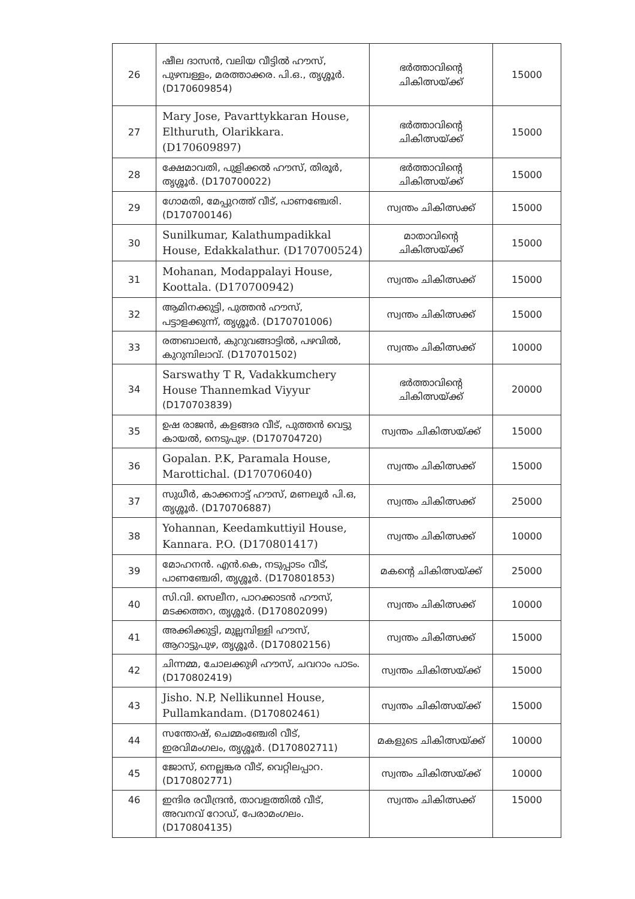| 26 | ഷീല ദാസൻ, വലിയ വീട്ടിൽ ഹൗസ്, പുഴമ്പള്ളം, മരത്താക്കര. പി.ഒ., തൃശ്ശൂർ. (D170609854) | ഭർത്താവിന്റെ ചികിത്സയ്ക്ക് | 15000 |
| 27 | Mary Jose, Pavarttykkaran House, Elthuruth, Olarikkara. (D170609897) | ഭർത്താവിന്റെ ചികിത്സയ്ക്ക് | 15000 |
| 28 | ക്ഷേമാവതി, പുളിക്കൽ ഹൗസ്, തിരൂർ, തൃശ്ശൂർ. (D170700022) | ഭർത്താവിന്റെ ചികിത്സയ്ക്ക് | 15000 |
| 29 | ഗോമതി, മേപ്പുറത്ത് വീട്, പാണഞ്ചേരി. (D170700146) | സ്വന്തം ചികിത്സക്ക് | 15000 |
| 30 | Sunilkumar, Kalathumpadikkal House, Edakkalathur. (D170700524) | മാതാവിന്റെ ചികിത്സയ്ക്ക് | 15000 |
| 31 | Mohanan, Modappalayi House, Koottala. (D170700942) | സ്വന്തം ചികിത്സക്ക് | 15000 |
| 32 | ആമിനക്കുട്ടി, പുത്തൻ ഹൗസ്, പട്ടാളക്കുന്ന്, തൃശ്ശൂർ. (D170701006) | സ്വന്തം ചികിത്സക്ക് | 15000 |
| 33 | രത്നബാലൻ, കുറുവങ്ങാട്ടിൽ, പഴവിൽ, കുറുമ്പിലാവ്. (D170701502) | സ്വന്തം ചികിത്സക്ക് | 10000 |
| 34 | Sarswathy T R, Vadakkumchery House Thannemkad Viyyur (D170703839) | ഭർത്താവിന്റെ ചികിത്സയ്ക്ക് | 20000 |
| 35 | ഉഷ രാജൻ, കളങ്ങര വീട്, പുത്തൻ വെട്ടു കായൽ, നെടുപുഴ. (D170704720) | സ്വന്തം ചികിത്സയ്ക്ക് | 15000 |
| 36 | Gopalan. P.K, Paramala House, Marottichal. (D170706040) | സ്വന്തം ചികിത്സക്ക് | 15000 |
| 37 | സുധീർ, കാക്കനാട്ട് ഹൗസ്, മണലൂർ പി.ഒ, തൃശ്ശൂർ. (D170706887) | സ്വന്തം ചികിത്സക്ക് | 25000 |
| 38 | Yohannan, Keedamkuttiyil House, Kannara. P.O. (D170801417) | സ്വന്തം ചികിത്സക്ക് | 10000 |
| 39 | മോഹനൻ. എൻ.കെ, നടുപ്പാടം വീട്, പാണഞ്ചേരി, തൃശ്ശൂർ. (D170801853) | മകന്റെ ചികിത്സയ്ക്ക് | 25000 |
| 40 | സി.വി. സെലീന, പാറക്കാടൻ ഹൗസ്, മടക്കത്തറ, തൃശ്ശൂർ. (D170802099) | സ്വന്തം ചികിത്സക്ക് | 10000 |
| 41 | അക്കിക്കുട്ടി, മുല്ലമ്പിള്ളി ഹൗസ്, ആറാട്ടുപുഴ, തൃശ്ശൂർ. (D170802156) | സ്വന്തം ചികിത്സക്ക് | 15000 |
| 42 | ചിന്നമ്മ, ചോലക്കുഴി ഹൗസ്, ചവറാം പാടം. (D170802419) | സ്വന്തം ചികിത്സയ്ക്ക് | 15000 |
| 43 | Jisho. N.P, Nellikunnel House, Pullamkandam. (D170802461) | സ്വന്തം ചികിത്സയ്ക്ക് | 15000 |
| 44 | സന്തോഷ്, ചെമ്മംഞ്ചേരി വീട്, ഇരവിമംഗലം, തൃശ്ശൂർ. (D170802711) | മകളുടെ ചികിത്സയ്ക്ക് | 10000 |
| 45 | ജോസ്, നെല്ലങ്കര വീട്, വെറ്റിലപ്പാറ. (D170802771) | സ്വന്തം ചികിത്സയ്ക്ക് | 10000 |
| 46 | ഇന്ദിര രവീന്ദ്രൻ, താവളത്തിൽ വീട്, അവനവ് റോഡ്, പേരാമംഗലം. (D170804135) | സ്വന്തം ചികിത്സക്ക് | 15000 |